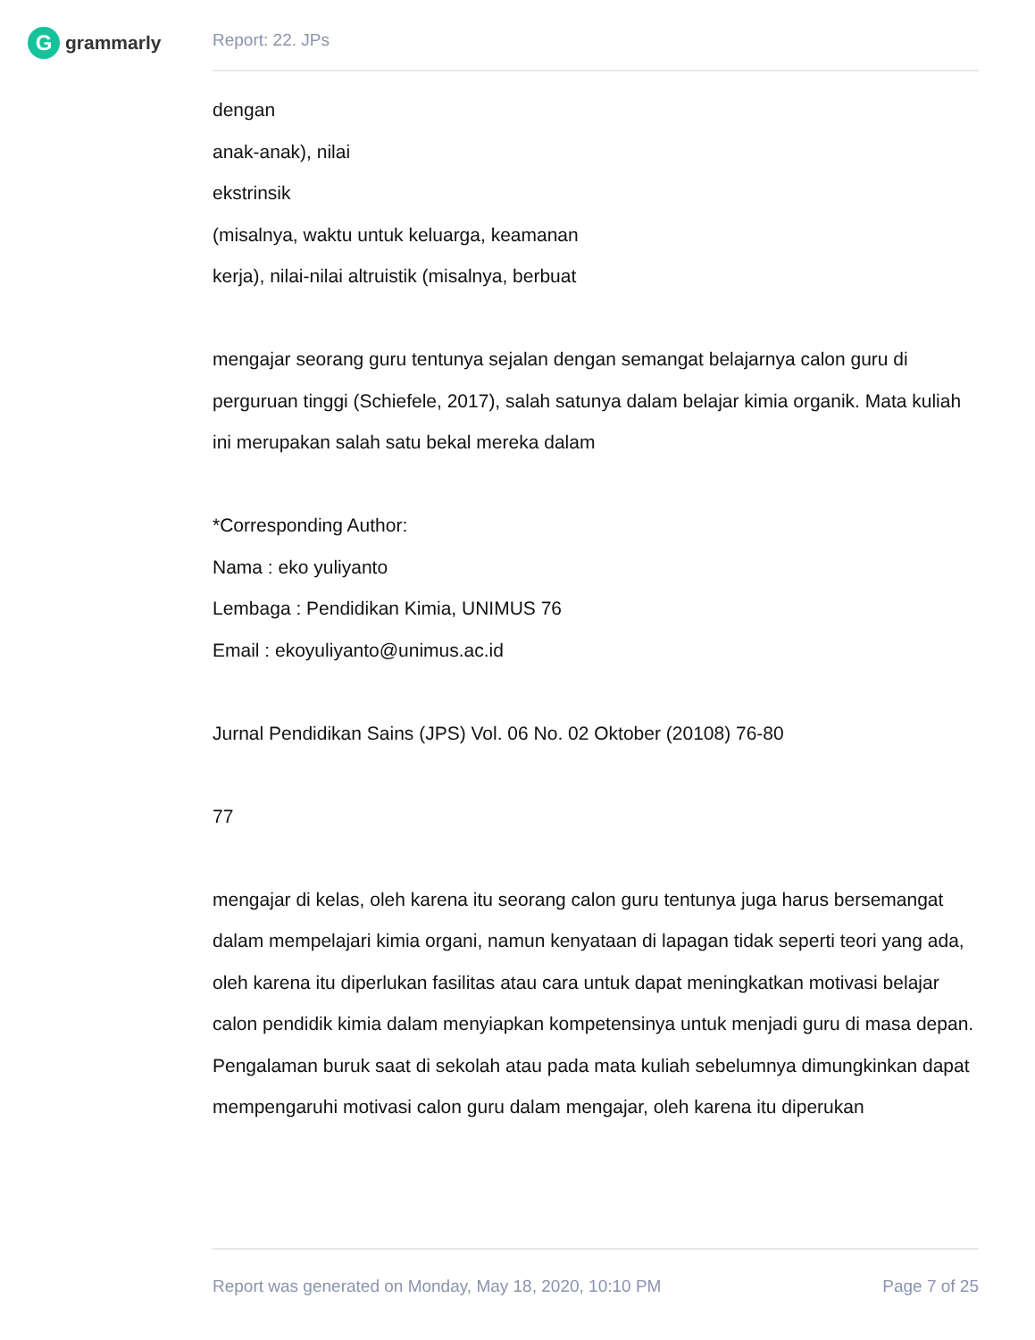G
grammarly
Report: 22. JPs
dengan
anak-anak), nilai
ekstrinsik
(misalnya, waktu untuk keluarga, keamanan
kerja), nilai-nilai altruistik (misalnya, berbuat
mengajar seorang guru tentunya sejalan dengan semangat belajarnya calon guru di perguruan tinggi (Schiefele, 2017), salah satunya dalam belajar kimia organik. Mata kuliah ini merupakan salah satu bekal mereka dalam
*Corresponding Author:
Nama : eko yuliyanto
Lembaga : Pendidikan Kimia, UNIMUS 76
Email : ekoyuliyanto@unimus.ac.id
Jurnal Pendidikan Sains (JPS) Vol. 06 No. 02 Oktober (20108) 76-80
77
mengajar di kelas, oleh karena itu seorang calon guru tentunya juga harus bersemangat dalam mempelajari kimia organi, namun kenyataan di lapagan tidak seperti teori yang ada, oleh karena itu diperlukan fasilitas atau cara untuk dapat meningkatkan motivasi belajar calon pendidik kimia dalam menyiapkan kompetensinya untuk menjadi guru di masa depan. Pengalaman buruk saat di sekolah atau pada mata kuliah sebelumnya dimungkinkan dapat mempengaruhi motivasi calon guru dalam mengajar, oleh karena itu diperukan
Report was generated on Monday, May 18, 2020, 10:10 PM Page 7 of 25